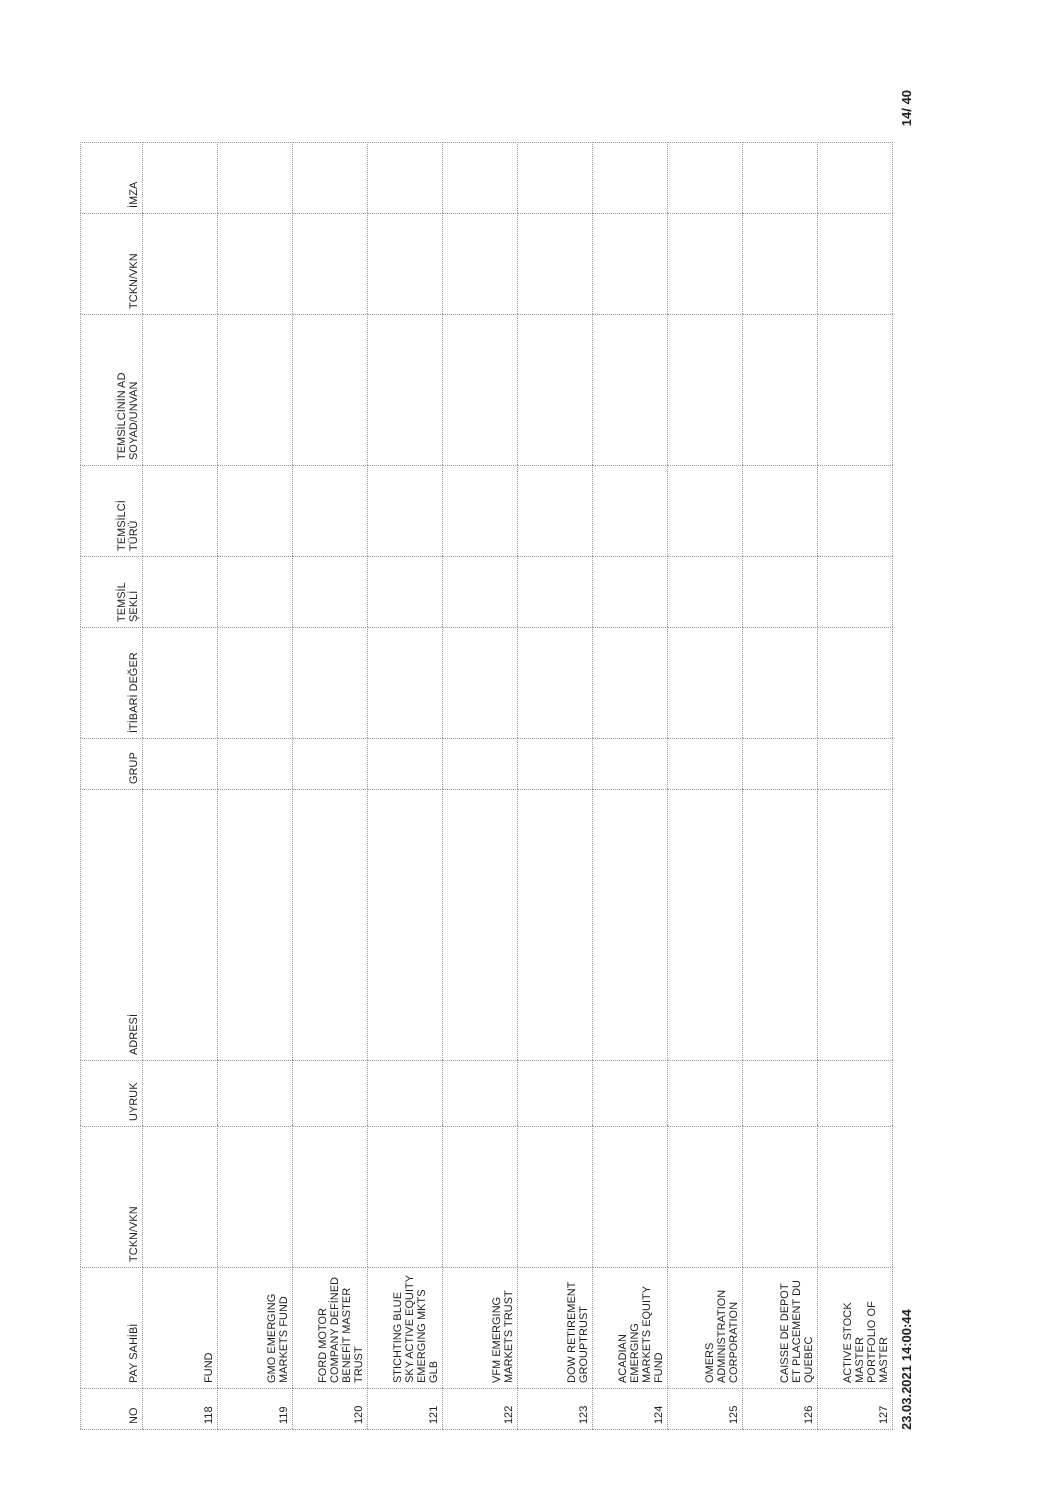| NO | PAY SAHİBİ | TCKN/VKN | UYRUK | ADRESİ | GRUP | İTİBARİ DEĞER | TEMSİL ŞEKLİ | TEMSİLCİ TÜRÜ | TEMSİLCİNİN AD SOYAD/UNVAN | TCKN/VKN | İMZA |
| --- | --- | --- | --- | --- | --- | --- | --- | --- | --- | --- | --- |
| 118 | FUND | | | | | | | | | | |
| 119 | GMO EMERGING MARKETS FUND | | | | | | | | | | |
| 120 | FORD MOTOR COMPANY DEFİNED BENEFİT MASTER TRUST | | | | | | | | | | |
| 121 | STICHTING BLUE SKY ACTIVE EQUITY EMERGING MKTS GLB | | | | | | | | | | |
| 122 | VFM EMERGING MARKETS TRUST | | | | | | | | | | |
| 123 | DOW RETIREMENT GROUPTRUST | | | | | | | | | | |
| 124 | ACADIAN EMERGING MARKETS EQUITY FUND | | | | | | | | | | |
| 125 | OMERS ADMINISTRATION CORPORATION | | | | | | | | | | |
| 126 | CAISSE DE DEPOT ET PLACEMENT DU QUEBEC | | | | | | | | | | |
| 127 | ACTIVE STOCK MASTER PORTFOLIO OF MASTER | | | | | | | | | | |
23.03.2021 14:00:44 14/ 40